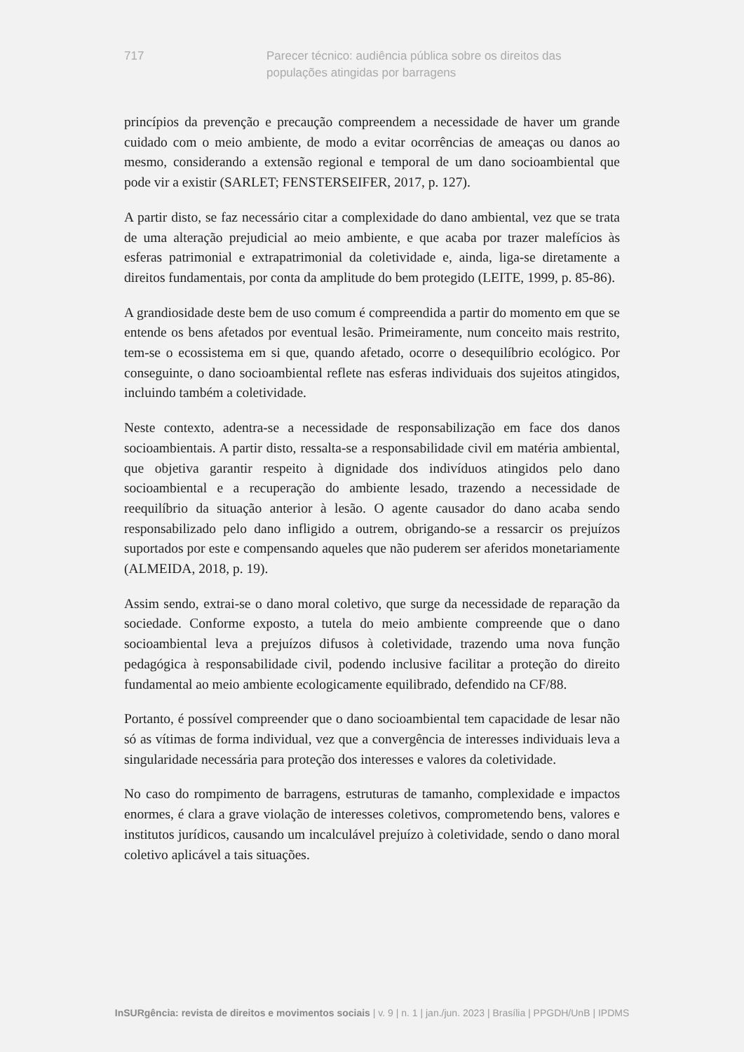717 Parecer técnico: audiência pública sobre os direitos das populações atingidas por barragens
princípios da prevenção e precaução compreendem a necessidade de haver um grande cuidado com o meio ambiente, de modo a evitar ocorrências de ameaças ou danos ao mesmo, considerando a extensão regional e temporal de um dano socioambiental que pode vir a existir (SARLET; FENSTERSEIFER, 2017, p. 127).
A partir disto, se faz necessário citar a complexidade do dano ambiental, vez que se trata de uma alteração prejudicial ao meio ambiente, e que acaba por trazer malefícios às esferas patrimonial e extrapatrimonial da coletividade e, ainda, liga-se diretamente a direitos fundamentais, por conta da amplitude do bem protegido (LEITE, 1999, p. 85-86).
A grandiosidade deste bem de uso comum é compreendida a partir do momento em que se entende os bens afetados por eventual lesão. Primeiramente, num conceito mais restrito, tem-se o ecossistema em si que, quando afetado, ocorre o desequilíbrio ecológico. Por conseguinte, o dano socioambiental reflete nas esferas individuais dos sujeitos atingidos, incluindo também a coletividade.
Neste contexto, adentra-se a necessidade de responsabilização em face dos danos socioambientais. A partir disto, ressalta-se a responsabilidade civil em matéria ambiental, que objetiva garantir respeito à dignidade dos indivíduos atingidos pelo dano socioambiental e a recuperação do ambiente lesado, trazendo a necessidade de reequilíbrio da situação anterior à lesão. O agente causador do dano acaba sendo responsabilizado pelo dano infligido a outrem, obrigando-se a ressarcir os prejuízos suportados por este e compensando aqueles que não puderem ser aferidos monetariamente (ALMEIDA, 2018, p. 19).
Assim sendo, extrai-se o dano moral coletivo, que surge da necessidade de reparação da sociedade. Conforme exposto, a tutela do meio ambiente compreende que o dano socioambiental leva a prejuízos difusos à coletividade, trazendo uma nova função pedagógica à responsabilidade civil, podendo inclusive facilitar a proteção do direito fundamental ao meio ambiente ecologicamente equilibrado, defendido na CF/88.
Portanto, é possível compreender que o dano socioambiental tem capacidade de lesar não só as vítimas de forma individual, vez que a convergência de interesses individuais leva a singularidade necessária para proteção dos interesses e valores da coletividade.
No caso do rompimento de barragens, estruturas de tamanho, complexidade e impactos enormes, é clara a grave violação de interesses coletivos, comprometendo bens, valores e institutos jurídicos, causando um incalculável prejuízo à coletividade, sendo o dano moral coletivo aplicável a tais situações.
InSURgência: revista de direitos e movimentos sociais | v. 9 | n. 1 | jan./jun. 2023 | Brasília | PPGDH/UnB | IPDMS